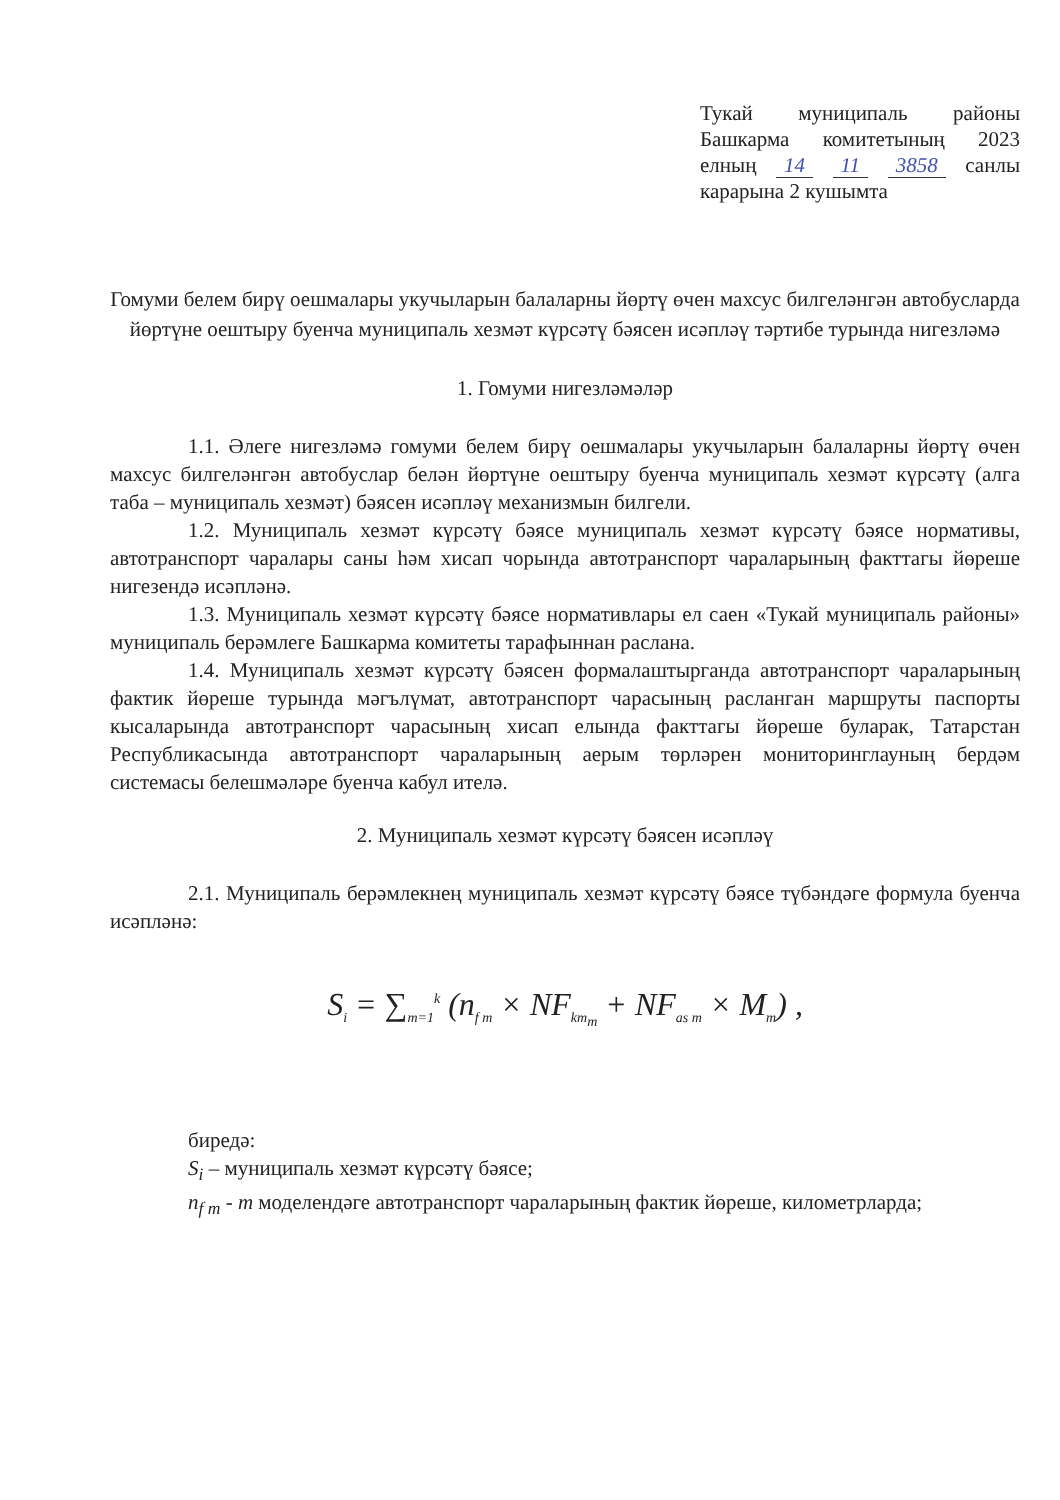Тукай муниципаль районы Башкарма комитетының 2023 елның 14 11 3858 санлы карарына 2 кушымта
Гомуми белем бирү оешмалары укучыларын балаларны йөртү өчен махсус билгеләнгән автобусларда йөртүне оештыру буенча муниципаль хезмәт күрсәтү бәясен исәпләү тәртибе турында нигезләмә
1. Гомуми нигезләмәләр
1.1. Әлеге нигезләмә гомуми белем бирү оешмалары укучыларын балаларны йөртү өчен махсус билгеләнгән автобуслар белән йөртүне оештыру буенча муниципаль хезмәт күрсәтү (алга таба – муниципаль хезмәт) бәясен исәпләү механизмын билгели.
1.2. Муниципаль хезмәт күрсәтү бәясе муниципаль хезмәт күрсәтү бәясе нормативы, автотранспорт чаралары саны һәм хисап чорында автотранспорт чараларының факттагы йөреше нигезендә исәпләнә.
1.3. Муниципаль хезмәт күрсәтү бәясе нормативлары ел саен «Тукай муниципаль районы» муниципаль берәмлеге Башкарма комитеты тарафыннан раслана.
1.4. Муниципаль хезмәт күрсәтү бәясен формалаштырганда автотранспорт чараларының фактик йөреше турында мәгълүмат, автотранспорт чарасының расланган маршруты паспорты кысаларында автотранспорт чарасының хисап елында факттагы йөреше буларак, Татарстан Республикасында автотранспорт чараларының аерым төрләрен мониторинглауның бердәм системасы белешмәләре буенча кабул ителә.
2. Муниципаль хезмәт күрсәтү бәясен исәпләү
2.1. Муниципаль берәмлекнең муниципаль хезмәт күрсәтү бәясе түбәндәге формула буенча исәпләнә:
S<sub>i</sub> = ∑<sub>m=1</sub><sup>k</sup> (n<sub>f m</sub> × NF<sub>km<sub>m</sub></sub> + NF<sub>as m</sub> × M<sub>m</sub>) ,
биредә:
S<sub>i</sub> – муниципаль хезмәт күрсәтү бәясе;
n<sub>f m</sub> - m моделендәге автотранспорт чараларының фактик йөреше, километрларда;